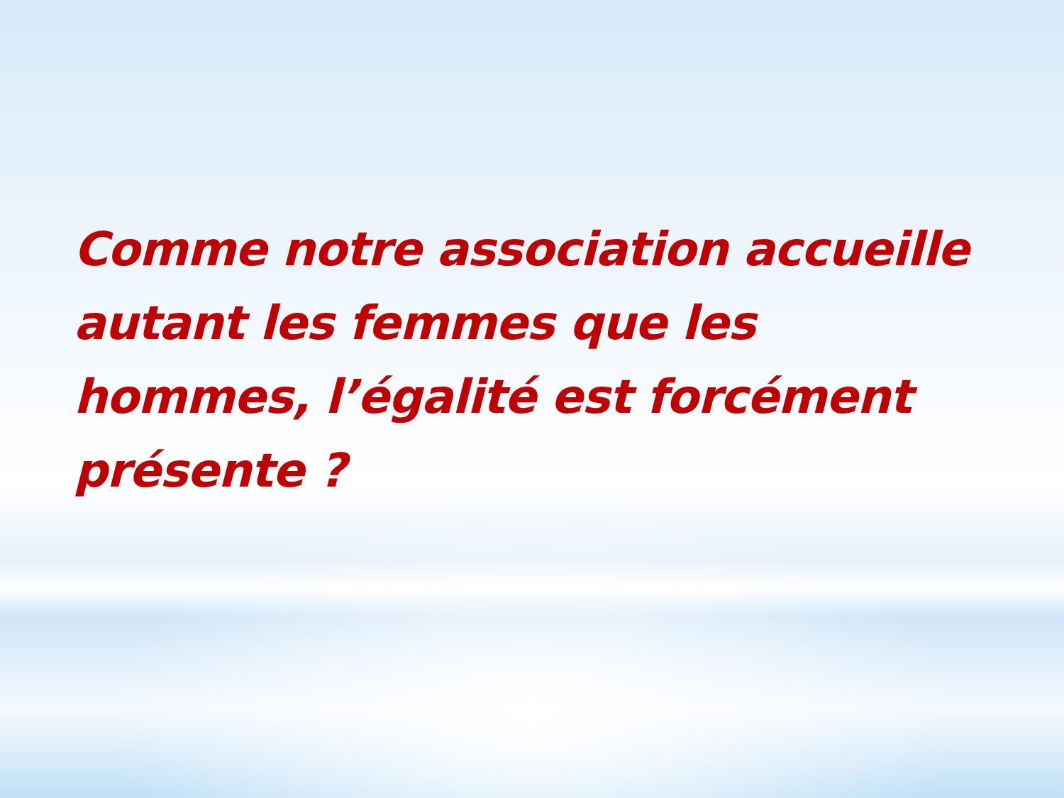Comme notre association accueille autant les femmes que les hommes, l’égalité est forcément présente ?